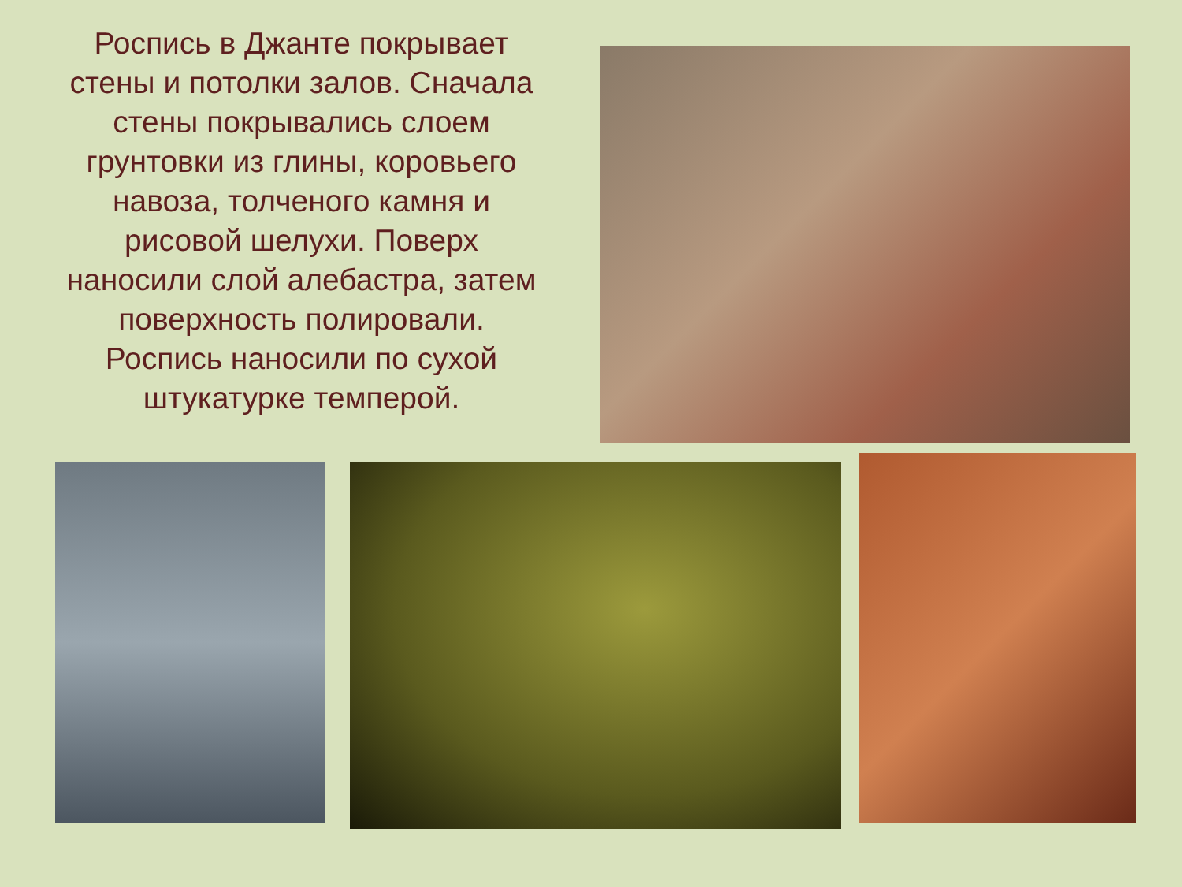Роспись в Джанте покрывает стены и потолки залов. Сначала стены покрывались слоем грунтовки из глины, коровьего навоза, толченого камня и рисовой шелухи. Поверх наносили слой алебастра, затем поверхность полировали. Роспись наносили по сухой штукатурке темперой.